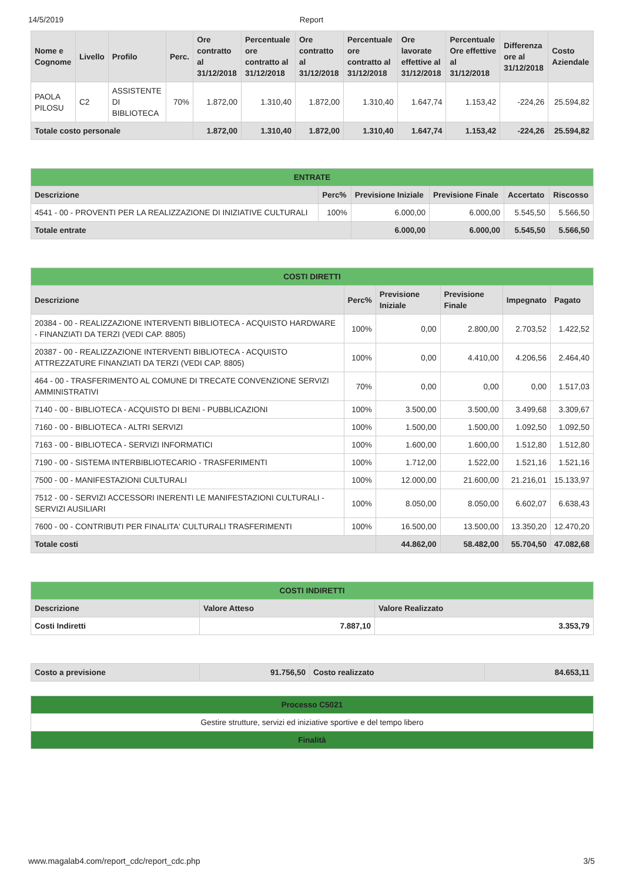14/5/2019 Report
| Nome e Cognome | Livello | Profilo | Perc. | Ore contratto al 31/12/2018 | Percentuale ore contratto al 31/12/2018 | Ore contratto al 31/12/2018 | Percentuale ore contratto al 31/12/2018 | Ore lavorate effettive al 31/12/2018 | Percentuale Ore effettive al 31/12/2018 | Differenza ore al 31/12/2018 | Costo Aziendale |
| --- | --- | --- | --- | --- | --- | --- | --- | --- | --- | --- | --- |
| PAOLA PILOSU | C2 | ASSISTENTE DI BIBLIOTECA | 70% | 1.872,00 | 1.310,40 | 1.872,00 | 1.310,40 | 1.647,74 | 1.153,42 | -224,26 | 25.594,82 |
| Totale costo personale | | | | 1.872,00 | 1.310,40 | 1.872,00 | 1.310,40 | 1.647,74 | 1.153,42 | -224,26 | 25.594,82 |
| ENTRATE | | | | | |
| --- | --- | --- | --- | --- | --- |
| Descrizione | Perc% | Previsione Iniziale | Previsione Finale | Accertato | Riscosso |
| 4541 - 00 - PROVENTI PER LA REALIZZAZIONE DI INIZIATIVE CULTURALI | 100% | 6.000,00 | 6.000,00 | 5.545,50 | 5.566,50 |
| Totale entrate | | 6.000,00 | 6.000,00 | 5.545,50 | 5.566,50 |
| COSTI DIRETTI | | | | | |
| --- | --- | --- | --- | --- | --- |
| Descrizione | Perc% | Previsione Iniziale | Previsione Finale | Impegnato | Pagato |
| 20384 - 00 - REALIZZAZIONE INTERVENTI BIBLIOTECA - ACQUISTO HARDWARE - FINANZIATI DA TERZI (VEDI CAP. 8805) | 100% | 0,00 | 2.800,00 | 2.703,52 | 1.422,52 |
| 20387 - 00 - REALIZZAZIONE INTERVENTI BIBLIOTECA - ACQUISTO ATTREZZATURE FINANZIATI DA TERZI (VEDI CAP. 8805) | 100% | 0,00 | 4.410,00 | 4.206,56 | 2.464,40 |
| 464 - 00 - TRASFERIMENTO AL COMUNE DI TRECATE CONVENZIONE SERVIZI AMMINISTRATIVI | 70% | 0,00 | 0,00 | 0,00 | 1.517,03 |
| 7140 - 00 - BIBLIOTECA - ACQUISTO DI BENI - PUBBLICAZIONI | 100% | 3.500,00 | 3.500,00 | 3.499,68 | 3.309,67 |
| 7160 - 00 - BIBLIOTECA - ALTRI SERVIZI | 100% | 1.500,00 | 1.500,00 | 1.092,50 | 1.092,50 |
| 7163 - 00 - BIBLIOTECA - SERVIZI INFORMATICI | 100% | 1.600,00 | 1.600,00 | 1.512,80 | 1.512,80 |
| 7190 - 00 - SISTEMA INTERBIBLIOTECARIO - TRASFERIMENTI | 100% | 1.712,00 | 1.522,00 | 1.521,16 | 1.521,16 |
| 7500 - 00 - MANIFESTAZIONI CULTURALI | 100% | 12.000,00 | 21.600,00 | 21.216,01 | 15.133,97 |
| 7512 - 00 - SERVIZI ACCESSORI INERENTI LE MANIFESTAZIONI CULTURALI - SERVIZI AUSILIARI | 100% | 8.050,00 | 8.050,00 | 6.602,07 | 6.638,43 |
| 7600 - 00 - CONTRIBUTI PER FINALITA' CULTURALI TRASFERIMENTI | 100% | 16.500,00 | 13.500,00 | 13.350,20 | 12.470,20 |
| Totale costi | | 44.862,00 | 58.482,00 | 55.704,50 | 47.082,68 |
| COSTI INDIRETTI | | |
| --- | --- | --- |
| Descrizione | Valore Atteso | Valore Realizzato |
| Costi Indiretti | 7.887,10 | 3.353,79 |
| Costo a previsione | 91.756,50 | Costo realizzato | 84.653,11 |
| Processo C5021 |
| --- |
| Gestire strutture, servizi ed iniziative sportive e del tempo libero |
| Finalità |
www.magalab4.com/report_cdc/report_cdc.php 3/5